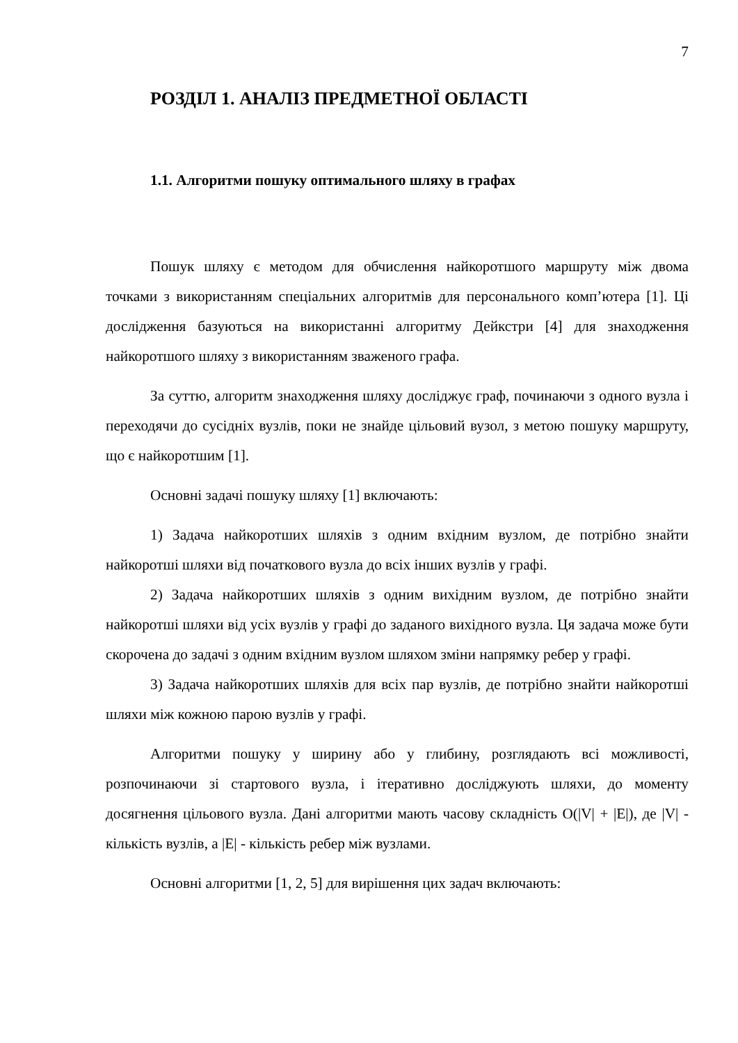7
РОЗДІЛ 1. АНАЛІЗ ПРЕДМЕТНОЇ ОБЛАСТІ
1.1. Алгоритми пошуку оптимального шляху в графах
Пошук шляху є методом для обчислення найкоротшого маршруту між двома точками з використанням спеціальних алгоритмів для персонального комп’ютера [1]. Ці дослідження базуються на використанні алгоритму Дейкстри [4] для знаходження найкоротшого шляху з використанням зваженого графа.
За суттю, алгоритм знаходження шляху досліджує граф, починаючи з одного вузла і переходячи до сусідніх вузлів, поки не знайде цільовий вузол, з метою пошуку маршруту, що є найкоротшим [1].
Основні задачі пошуку шляху [1] включають:
1) Задача найкоротших шляхів з одним вхідним вузлом, де потрібно знайти найкоротші шляхи від початкового вузла до всіх інших вузлів у графі.
2) Задача найкоротших шляхів з одним вихідним вузлом, де потрібно знайти найкоротші шляхи від усіх вузлів у графі до заданого вихідного вузла. Ця задача може бути скорочена до задачі з одним вхідним вузлом шляхом зміни напрямку ребер у графі.
3) Задача найкоротших шляхів для всіх пар вузлів, де потрібно знайти найкоротші шляхи між кожною парою вузлів у графі.
Алгоритми пошуку у ширину або у глибину, розглядають всі можливості, розпочинаючи зі стартового вузла, і ітеративно досліджують шляхи, до моменту досягнення цільового вузла. Дані алгоритми мають часову складність O(|V| + |E|), де |V| - кількість вузлів, а |E| - кількість ребер між вузлами.
Основні алгоритми [1, 2, 5] для вирішення цих задач включають: